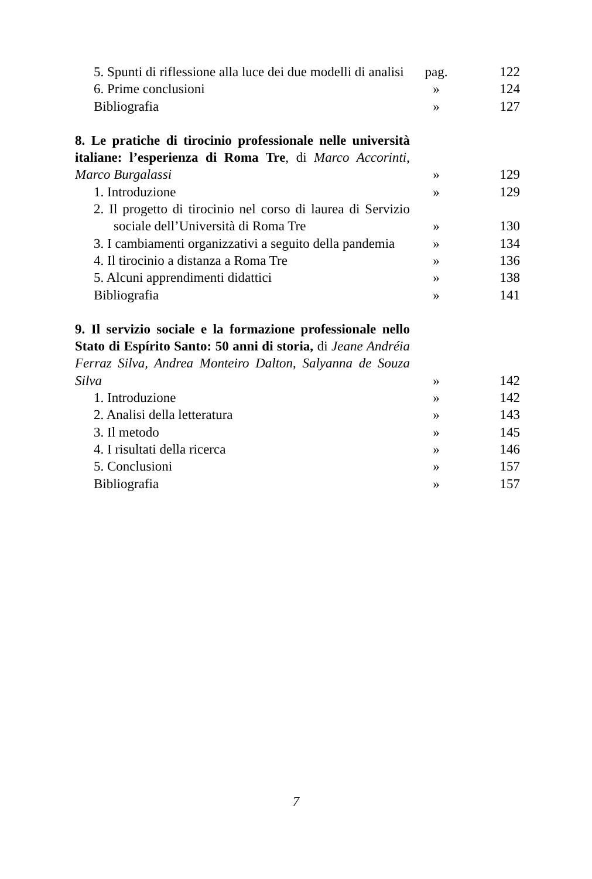5. Spunti di riflessione alla luce dei due modelli di analisi
pag. 122
6. Prime conclusioni » 124
Bibliografia » 127
8. Le pratiche di tirocinio professionale nelle università italiane: l’esperienza di Roma Tre, di Marco Accorinti, Marco Burgalassi
» 129
1. Introduzione » 129
2. Il progetto di tirocinio nel corso di laurea di Servizio sociale dell’Università di Roma Tre
» 130
3. I cambiamenti organizzativi a seguito della pandemia
» 134
4. Il tirocinio a distanza a Roma Tre
» 136
5. Alcuni apprendimenti didattici » 138
Bibliografia » 141
9. Il servizio sociale e la formazione professionale nello Stato di Espírito Santo: 50 anni di storia, di Jeane Andréia Ferraz Silva, Andrea Monteiro Dalton, Salyanna de Souza Silva
» 142
1. Introduzione » 142
2. Analisi della letteratura » 143
3. Il metodo » 145
4. I risultati della ricerca » 146
5. Conclusioni » 157
Bibliografia » 157
7